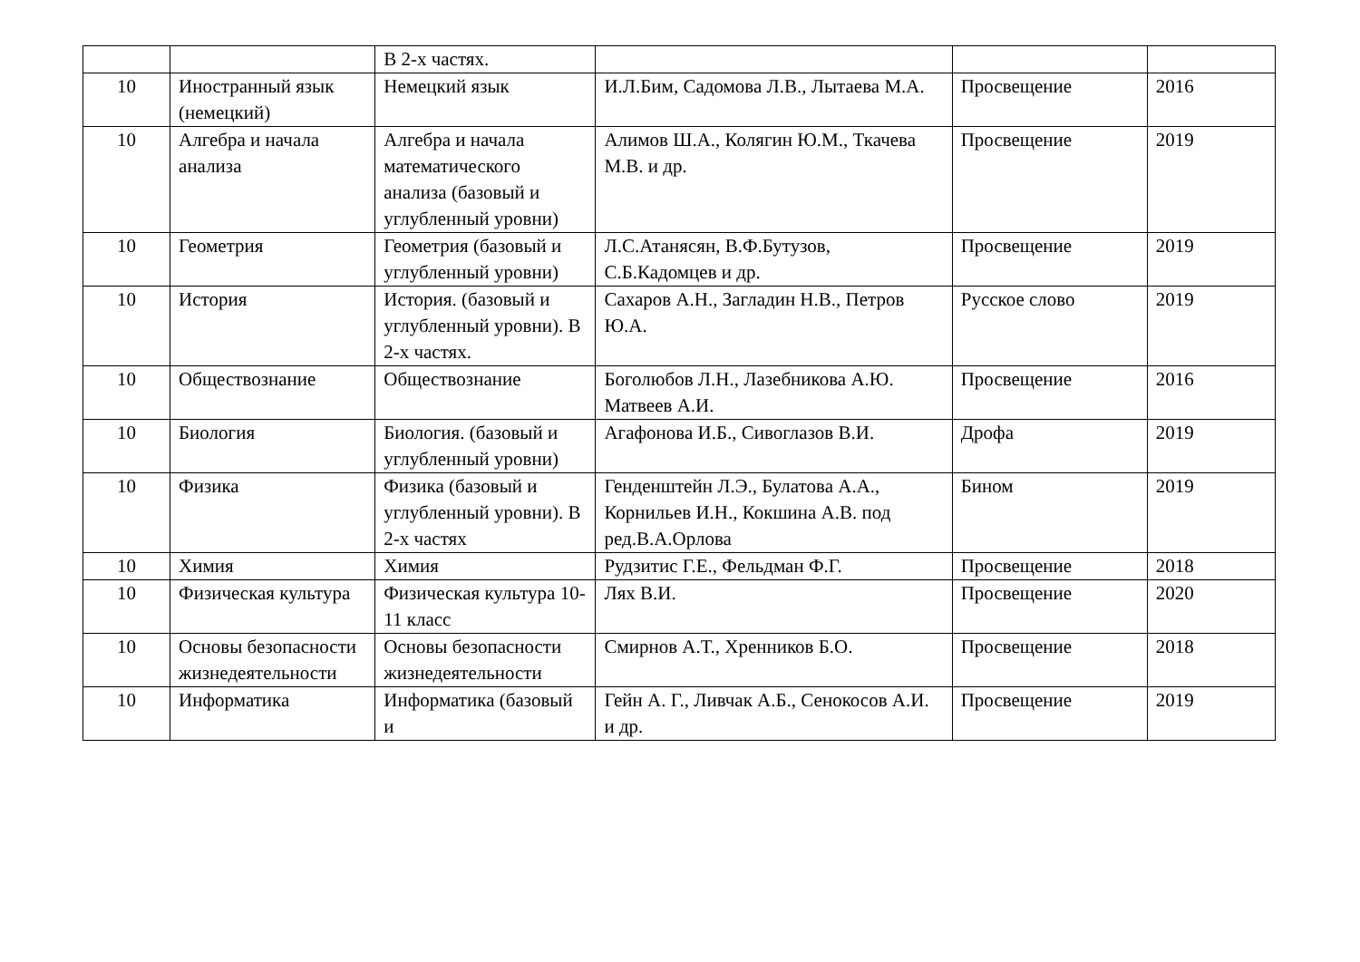| | | В 2-х частях. | | | |
| 10 | Иностранный язык (немецкий) | Немецкий язык | И.Л.Бим, Садомова Л.В., Лытаева М.А. | Просвещение | 2016 |
| 10 | Алгебра и начала анализа | Алгебра и начала математического анализа (базовый и углубленный уровни) | Алимов Ш.А., Колягин Ю.М., Ткачева М.В. и др. | Просвещение | 2019 |
| 10 | Геометрия | Геометрия (базовый и углубленный уровни) | Л.С.Атанясян, В.Ф.Бутузов, С.Б.Кадомцев и др. | Просвещение | 2019 |
| 10 | История | История. (базовый и углубленный уровни). В 2-х частях. | Сахаров А.Н., Загладин Н.В., Петров Ю.А. | Русское слово | 2019 |
| 10 | Обществознание | Обществознание | Боголюбов Л.Н., Лазебникова А.Ю. Матвеев А.И. | Просвещение | 2016 |
| 10 | Биология | Биология. (базовый и углубленный уровни) | Агафонова И.Б., Сивоглазов В.И. | Дрофа | 2019 |
| 10 | Физика | Физика (базовый и углубленный уровни). В 2-х частях | Генденштейн Л.Э., Булатова А.А., Корнильев И.Н., Кокшина А.В. под ред.В.А.Орлова | Бином | 2019 |
| 10 | Химия | Химия | Рудзитис Г.Е., Фельдман Ф.Г. | Просвещение | 2018 |
| 10 | Физическая культура | Физическая культура 10-11 класс | Лях В.И. | Просвещение | 2020 |
| 10 | Основы безопасности жизнедеятельности | Основы безопасности жизнедеятельности | Смирнов А.Т., Хренников Б.О. | Просвещение | 2018 |
| 10 | Информатика | Информатика (базовый и | Гейн А. Г., Ливчак А.Б., Сенокосов А.И. и др. | Просвещение | 2019 |